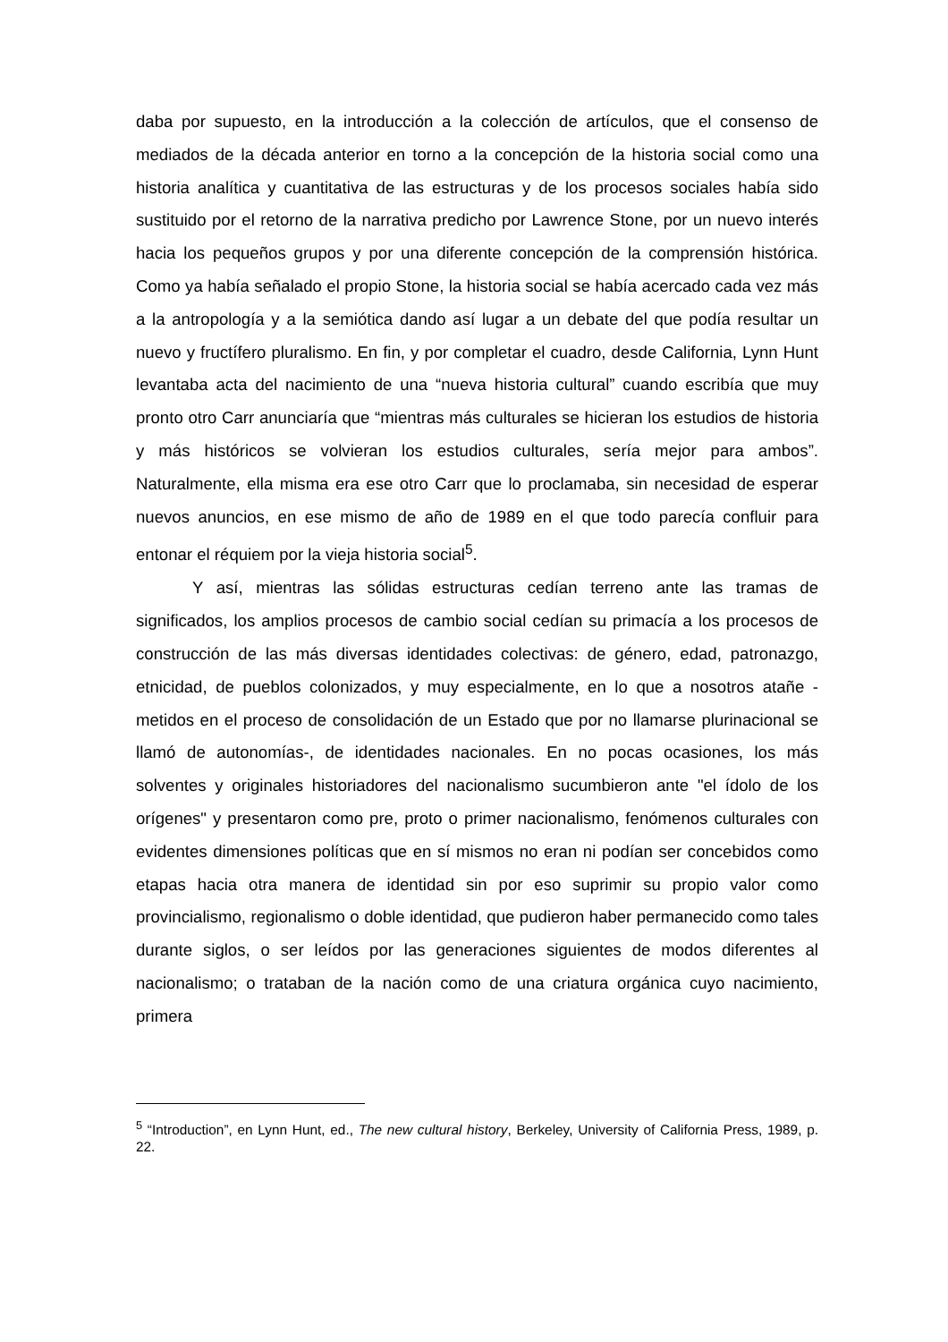daba por supuesto, en la introducción a la colección de artículos, que el consenso de mediados de la década anterior en torno a la concepción de la historia social como una historia analítica y cuantitativa de las estructuras y de los procesos sociales había sido sustituido por el retorno de la narrativa predicho por Lawrence Stone, por un nuevo interés hacia los pequeños grupos y por una diferente concepción de la comprensión histórica. Como ya había señalado el propio Stone, la historia social se había acercado cada vez más a la antropología y a la semiótica dando así lugar a un debate del que podía resultar un nuevo y fructífero pluralismo. En fin, y por completar el cuadro, desde California, Lynn Hunt levantaba acta del nacimiento de una “nueva historia cultural” cuando escribía que muy pronto otro Carr anunciaría que “mientras más culturales se hicieran los estudios de historia y más históricos se volvieran los estudios culturales, sería mejor para ambos”. Naturalmente, ella misma era ese otro Carr que lo proclamaba, sin necesidad de esperar nuevos anuncios, en ese mismo de año de 1989 en el que todo parecía confluir para entonar el réquiem por la vieja historia social<sup>5</sup>.
Y así, mientras las sólidas estructuras cedían terreno ante las tramas de significados, los amplios procesos de cambio social cedían su primacía a los procesos de construcción de las más diversas identidades colectivas: de género, edad, patronazgo, etnicidad, de pueblos colonizados, y muy especialmente, en lo que a nosotros atañe -metidos en el proceso de consolidación de un Estado que por no llamarse plurinacional se llamó de autonomías-, de identidades nacionales. En no pocas ocasiones, los más solventes y originales historiadores del nacionalismo sucumbieron ante "el ídolo de los orígenes" y presentaron como pre, proto o primer nacionalismo, fenómenos culturales con evidentes dimensiones políticas que en sí mismos no eran ni podían ser concebidos como etapas hacia otra manera de identidad sin por eso suprimir su propio valor como provincialismo, regionalismo o doble identidad, que pudieron haber permanecido como tales durante siglos, o ser leídos por las generaciones siguientes de modos diferentes al nacionalismo; o trataban de la nación como de una criatura orgánica cuyo nacimiento, primera
<sup>5</sup> “Introduction”, en Lynn Hunt, ed., The new cultural history, Berkeley, University of California Press, 1989, p. 22.